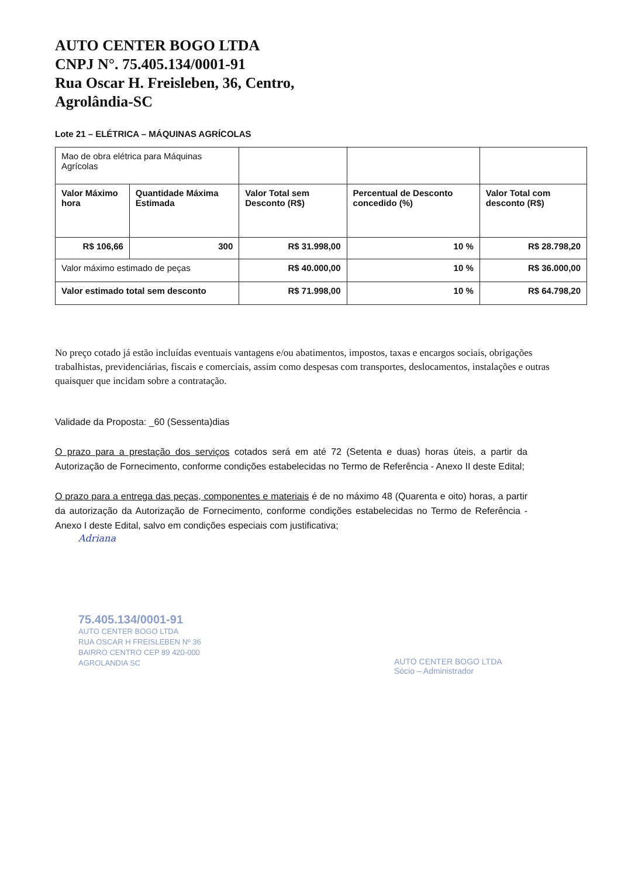AUTO CENTER BOGO LTDA
CNPJ N°. 75.405.134/0001-91
Rua Oscar H. Freisleben, 36, Centro,
Agrolândia-SC
Lote 21 – ELÉTRICA – MÁQUINAS AGRÍCOLAS
| Mao de obra elétrica para Máquinas Agrícolas | | | | |
| Valor Máximo hora | Quantidade Máxima Estimada | Valor Total sem Desconto (R$) | Percentual de Desconto concedido (%) | Valor Total com desconto (R$) |
| R$ 106,66 | 300 | R$ 31.998,00 | 10 % | R$ 28.798,20 |
| Valor máximo estimado de peças | | R$ 40.000,00 | 10 % | R$ 36.000,00 |
| Valor estimado total sem desconto | | R$ 71.998,00 | 10 % | R$ 64.798,20 |
No preço cotado já estão incluídas eventuais vantagens e/ou abatimentos, impostos, taxas e encargos sociais, obrigações trabalhistas, previdenciárias, fiscais e comerciais, assim como despesas com transportes, deslocamentos, instalações e outras quaisquer que incidam sobre a contratação.
Validade da Proposta: _60 (Sessenta)dias
O prazo para a prestação dos serviços cotados será em até 72 (Setenta e duas) horas úteis, a partir da Autorização de Fornecimento, conforme condições estabelecidas no Termo de Referência - Anexo II deste Edital;
O prazo para a entrega das peças, componentes e materiais é de no máximo 48 (Quarenta e oito) horas, a partir da autorização da Autorização de Fornecimento, conforme condições estabelecidas no Termo de Referência - Anexo I deste Edital, salvo em condições especiais com justificativa;
Adriana
75.405.134/0001-91
AUTO CENTER BOGO LTDA
RUA OSCAR H FREISLEBEN Nº 36
BAIRRO CENTRO CEP 89 420-000
AGROLANDIA SC
AUTO CENTER BOGO LTDA
Sócio – Administrador